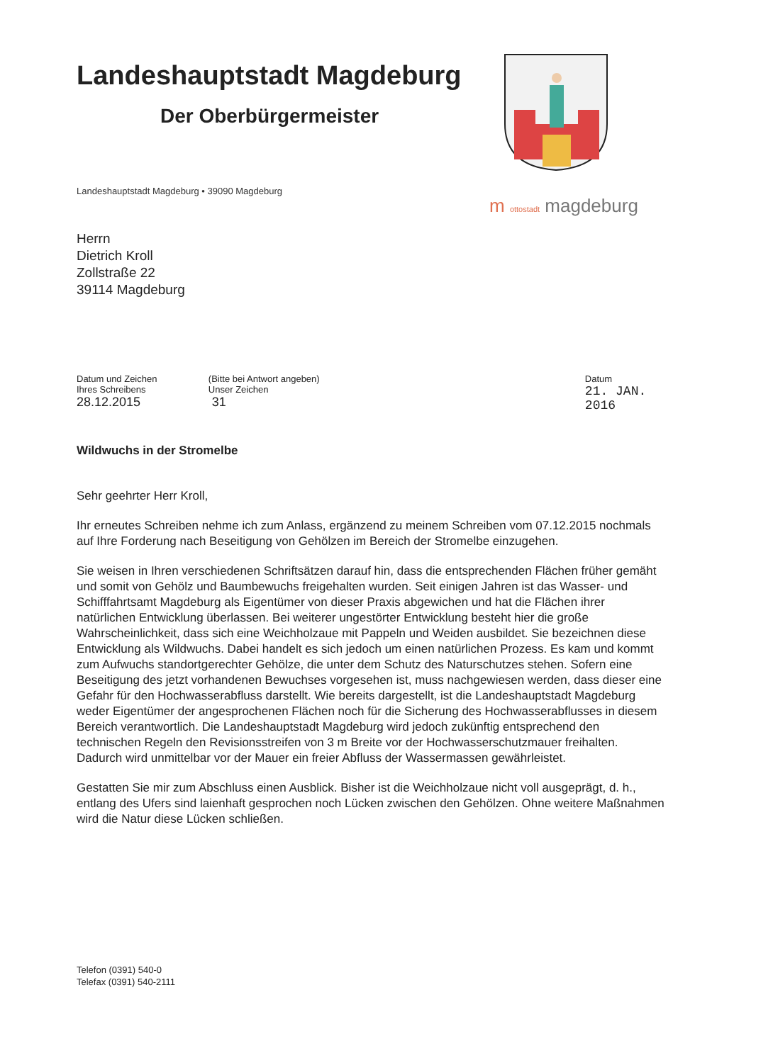Landeshauptstadt Magdeburg
Der Oberbürgermeister
Landeshauptstadt Magdeburg • 39090 Magdeburg
m ottostadt magdeburg
Herrn
Dietrich Kroll
Zollstraße 22
39114 Magdeburg
Datum und Zeichen
Ihres Schreibens
28.12.2015
(Bitte bei Antwort angeben)
Unser Zeichen
31
Datum
21. JAN. 2016
Wildwuchs in der Stromelbe
Sehr geehrter Herr Kroll,
Ihr erneutes Schreiben nehme ich zum Anlass, ergänzend zu meinem Schreiben vom 07.12.2015 nochmals auf Ihre Forderung nach Beseitigung von Gehölzen im Bereich der Stromelbe einzugehen.
Sie weisen in Ihren verschiedenen Schriftsätzen darauf hin, dass die entsprechenden Flächen früher gemäht und somit von Gehölz und Baumbewuchs freigehalten wurden. Seit einigen Jahren ist das Wasser- und Schifffahrtsamt Magdeburg als Eigentümer von dieser Praxis abgewichen und hat die Flächen ihrer natürlichen Entwicklung überlassen. Bei weiterer ungestörter Entwicklung besteht hier die große Wahrscheinlichkeit, dass sich eine Weichholzaue mit Pappeln und Weiden ausbildet. Sie bezeichnen diese Entwicklung als Wildwuchs. Dabei handelt es sich jedoch um einen natürlichen Prozess. Es kam und kommt zum Aufwuchs standortgerechter Gehölze, die unter dem Schutz des Naturschutzes stehen. Sofern eine Beseitigung des jetzt vorhandenen Bewuchses vorgesehen ist, muss nachgewiesen werden, dass dieser eine Gefahr für den Hochwasserabfluss darstellt. Wie bereits dargestellt, ist die Landeshauptstadt Magdeburg weder Eigentümer der angesprochenen Flächen noch für die Sicherung des Hochwasserabflusses in diesem Bereich verantwortlich. Die Landeshauptstadt Magdeburg wird jedoch zukünftig entsprechend den technischen Regeln den Revisionsstreifen von 3 m Breite vor der Hochwasserschutzmauer freihalten. Dadurch wird unmittelbar vor der Mauer ein freier Abfluss der Wassermassen gewährleistet.
Gestatten Sie mir zum Abschluss einen Ausblick. Bisher ist die Weichholzaue nicht voll ausgeprägt, d. h., entlang des Ufers sind laienhaft gesprochen noch Lücken zwischen den Gehölzen. Ohne weitere Maßnahmen wird die Natur diese Lücken schließen.
Telefon (0391) 540-0
Telefax (0391) 540-2111